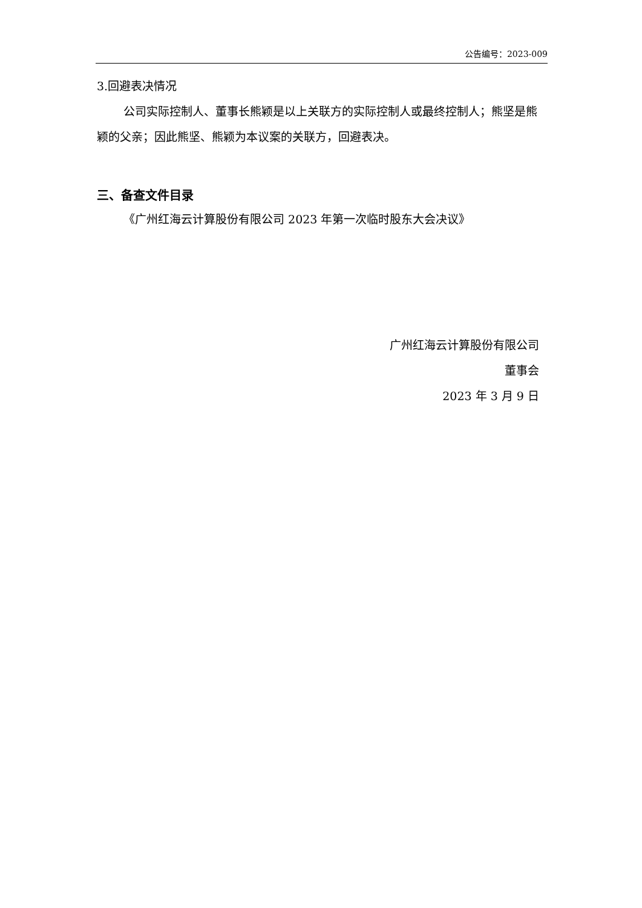公告编号：2023-009
3.回避表决情况
公司实际控制人、董事长熊颖是以上关联方的实际控制人或最终控制人；熊坚是熊颖的父亲；因此熊坚、熊颖为本议案的关联方，回避表决。
三、备查文件目录
《广州红海云计算股份有限公司 2023 年第一次临时股东大会决议》
广州红海云计算股份有限公司
董事会
2023 年 3 月 9 日